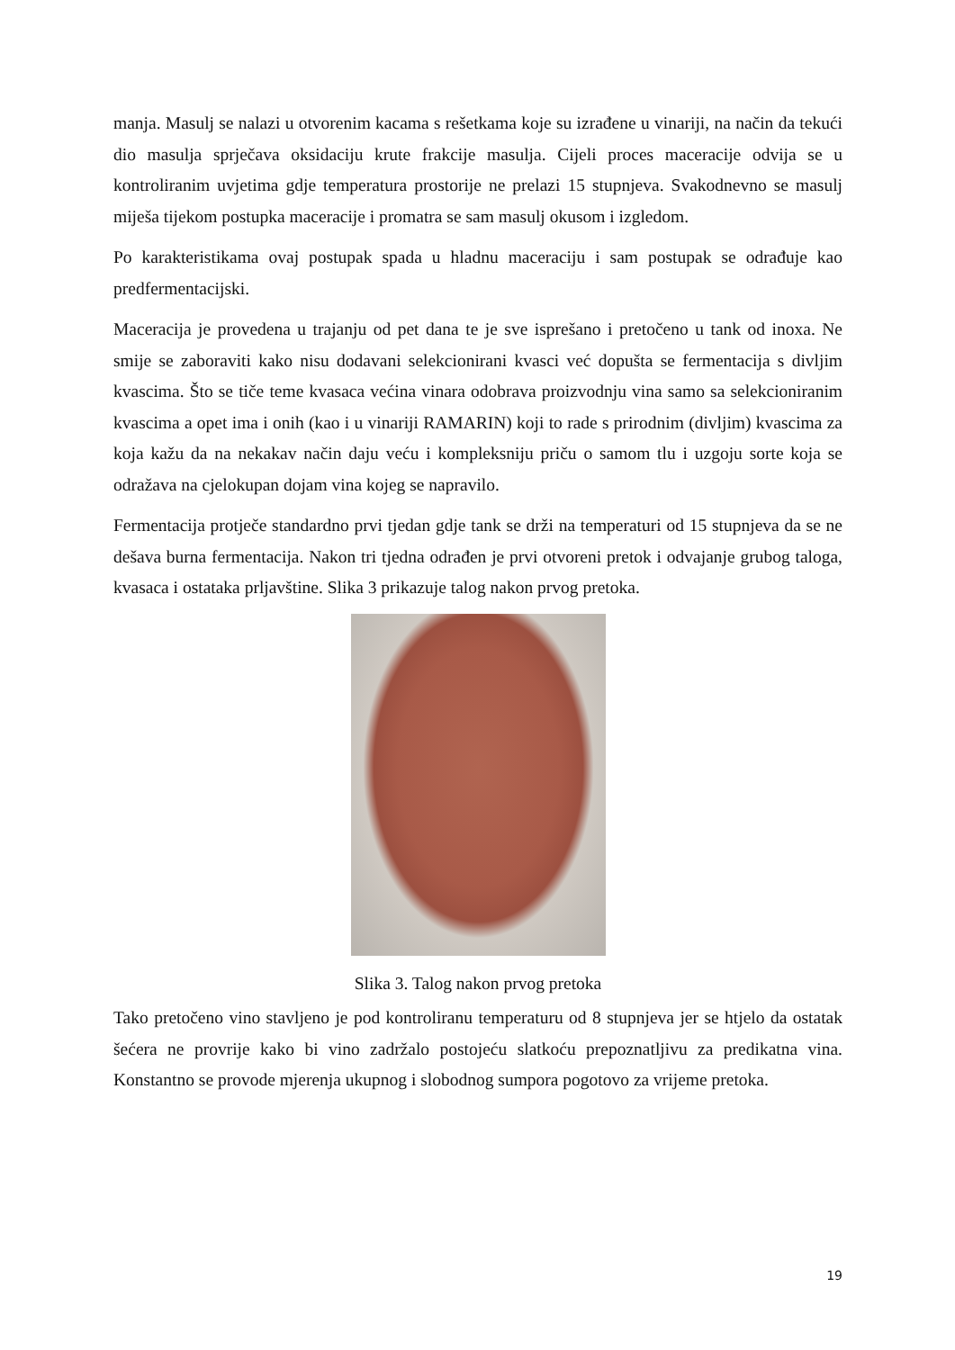manja. Masulj se nalazi u otvorenim kacama s rešetkama koje su izrađene u vinariji, na način da tekući dio masulja sprječava oksidaciju krute frakcije masulja. Cijeli proces maceracije odvija se u kontroliranim uvjetima gdje temperatura prostorije ne prelazi 15 stupnjeva. Svakodnevno se masulj miješa tijekom postupka maceracije i promatra se sam masulj okusom i izgledom.
Po karakteristikama ovaj postupak spada u hladnu maceraciju i sam postupak se odrađuje kao predfermentacijski.
Maceracija je provedena u trajanju od pet dana te je sve isprešano i pretočeno u tank od inoxa. Ne smije se zaboraviti kako nisu dodavani selekcionirani kvasci već dopušta se fermentacija s divljim kvascima. Što se tiče teme kvasaca većina vinara odobrava proizvodnju vina samo sa selekcioniranim kvascima a opet ima i onih (kao i u vinariji RAMARIN) koji to rade s prirodnim (divljim) kvascima za koja kažu da na nekakav način daju veću i kompleksniju priču o samom tlu i uzgoju sorte koja se odražava na cjelokupan dojam vina kojeg se napravilo.
Fermentacija protječe standardno prvi tjedan gdje tank se drži na temperaturi od 15 stupnjeva da se ne dešava burna fermentacija. Nakon tri tjedna odrađen je prvi otvoreni pretok i odvajanje grubog taloga, kvasaca i ostataka prljavštine. Slika 3 prikazuje talog nakon prvog pretoka.
Slika 3. Talog nakon prvog pretoka
Tako pretočeno vino stavljeno je pod kontroliranu temperaturu od 8 stupnjeva jer se htjelo da ostatak šećera ne provrije kako bi vino zadržalo postojeću slatkoću prepoznatljivu za predikatna vina. Konstantno se provode mjerenja ukupnog i slobodnog sumpora pogotovo za vrijeme pretoka.
19